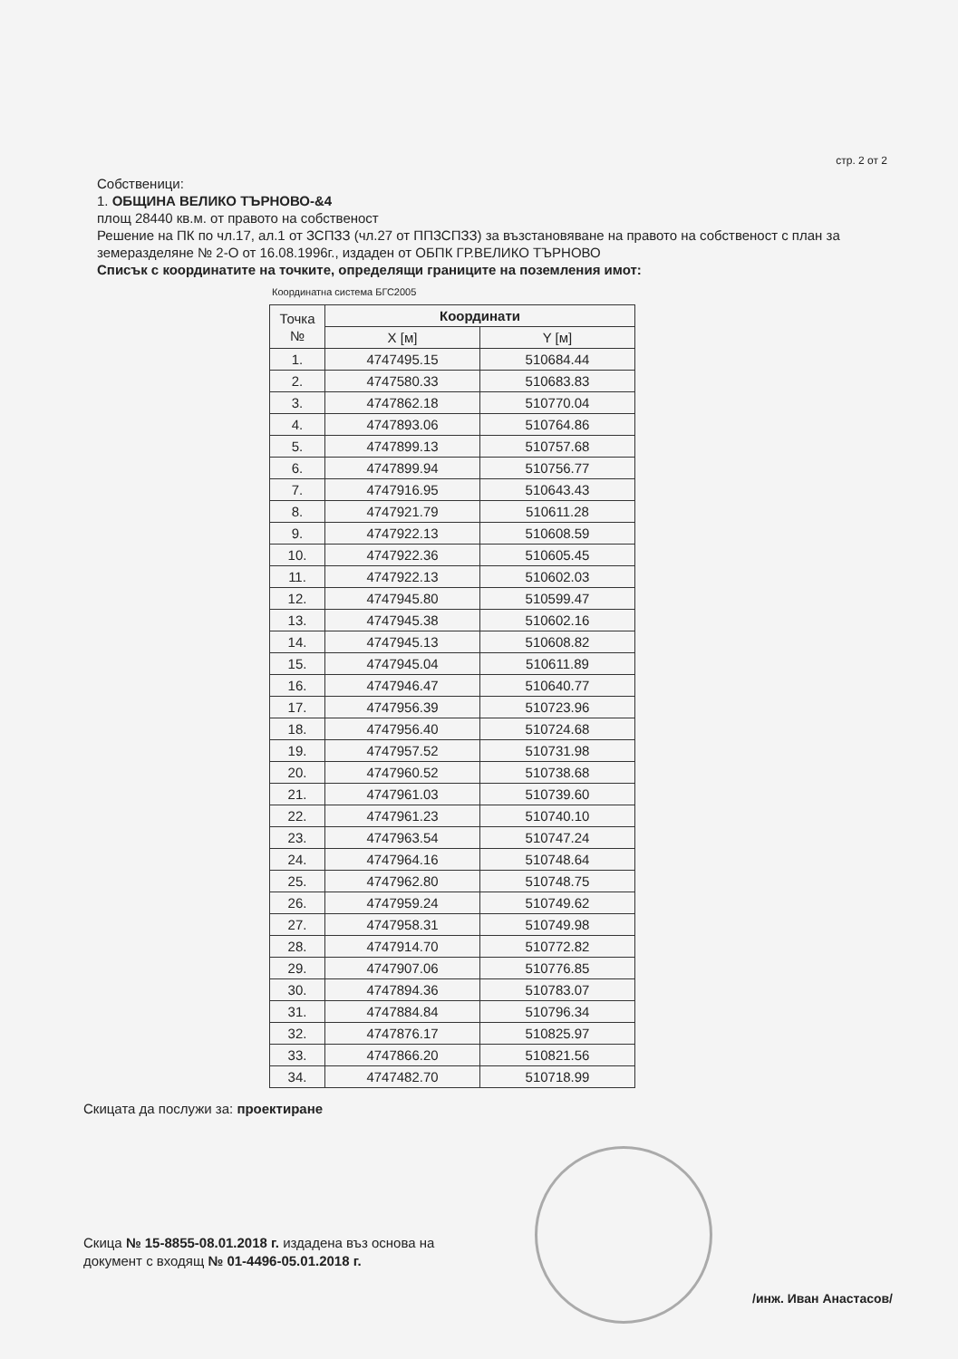стр. 2 от 2
Собственици:
1. ОБЩИНА ВЕЛИКО ТЪРНОВО-&4
площ 28440 кв.м. от правото на собственост
Решение на ПК по чл.17, ал.1 от ЗСПЗЗ (чл.27 от ППЗСПЗЗ) за възстановяване на правото на собственост с план за земеразделяне № 2-О от 16.08.1996г., издаден от ОБПК ГР.ВЕЛИКО ТЪРНОВО
Списък с координатите на точките, определящи границите на поземления имот:
Координатна система БГС2005
| Точка № | Координати | |
| --- | --- | --- |
| | X [м] | Y [м] |
| 1. | 4747495.15 | 510684.44 |
| 2. | 4747580.33 | 510683.83 |
| 3. | 4747862.18 | 510770.04 |
| 4. | 4747893.06 | 510764.86 |
| 5. | 4747899.13 | 510757.68 |
| 6. | 4747899.94 | 510756.77 |
| 7. | 4747916.95 | 510643.43 |
| 8. | 4747921.79 | 510611.28 |
| 9. | 4747922.13 | 510608.59 |
| 10. | 4747922.36 | 510605.45 |
| 11. | 4747922.13 | 510602.03 |
| 12. | 4747945.80 | 510599.47 |
| 13. | 4747945.38 | 510602.16 |
| 14. | 4747945.13 | 510608.82 |
| 15. | 4747945.04 | 510611.89 |
| 16. | 4747946.47 | 510640.77 |
| 17. | 4747956.39 | 510723.96 |
| 18. | 4747956.40 | 510724.68 |
| 19. | 4747957.52 | 510731.98 |
| 20. | 4747960.52 | 510738.68 |
| 21. | 4747961.03 | 510739.60 |
| 22. | 4747961.23 | 510740.10 |
| 23. | 4747963.54 | 510747.24 |
| 24. | 4747964.16 | 510748.64 |
| 25. | 4747962.80 | 510748.75 |
| 26. | 4747959.24 | 510749.62 |
| 27. | 4747958.31 | 510749.98 |
| 28. | 4747914.70 | 510772.82 |
| 29. | 4747907.06 | 510776.85 |
| 30. | 4747894.36 | 510783.07 |
| 31. | 4747884.84 | 510796.34 |
| 32. | 4747876.17 | 510825.97 |
| 33. | 4747866.20 | 510821.56 |
| 34. | 4747482.70 | 510718.99 |
Скицата да послужи за: проектиране
Скица № 15-8855-08.01.2018 г. издадена въз основа на
документ с входящ № 01-4496-05.01.2018 г.
/инж. Иван Анастасов/